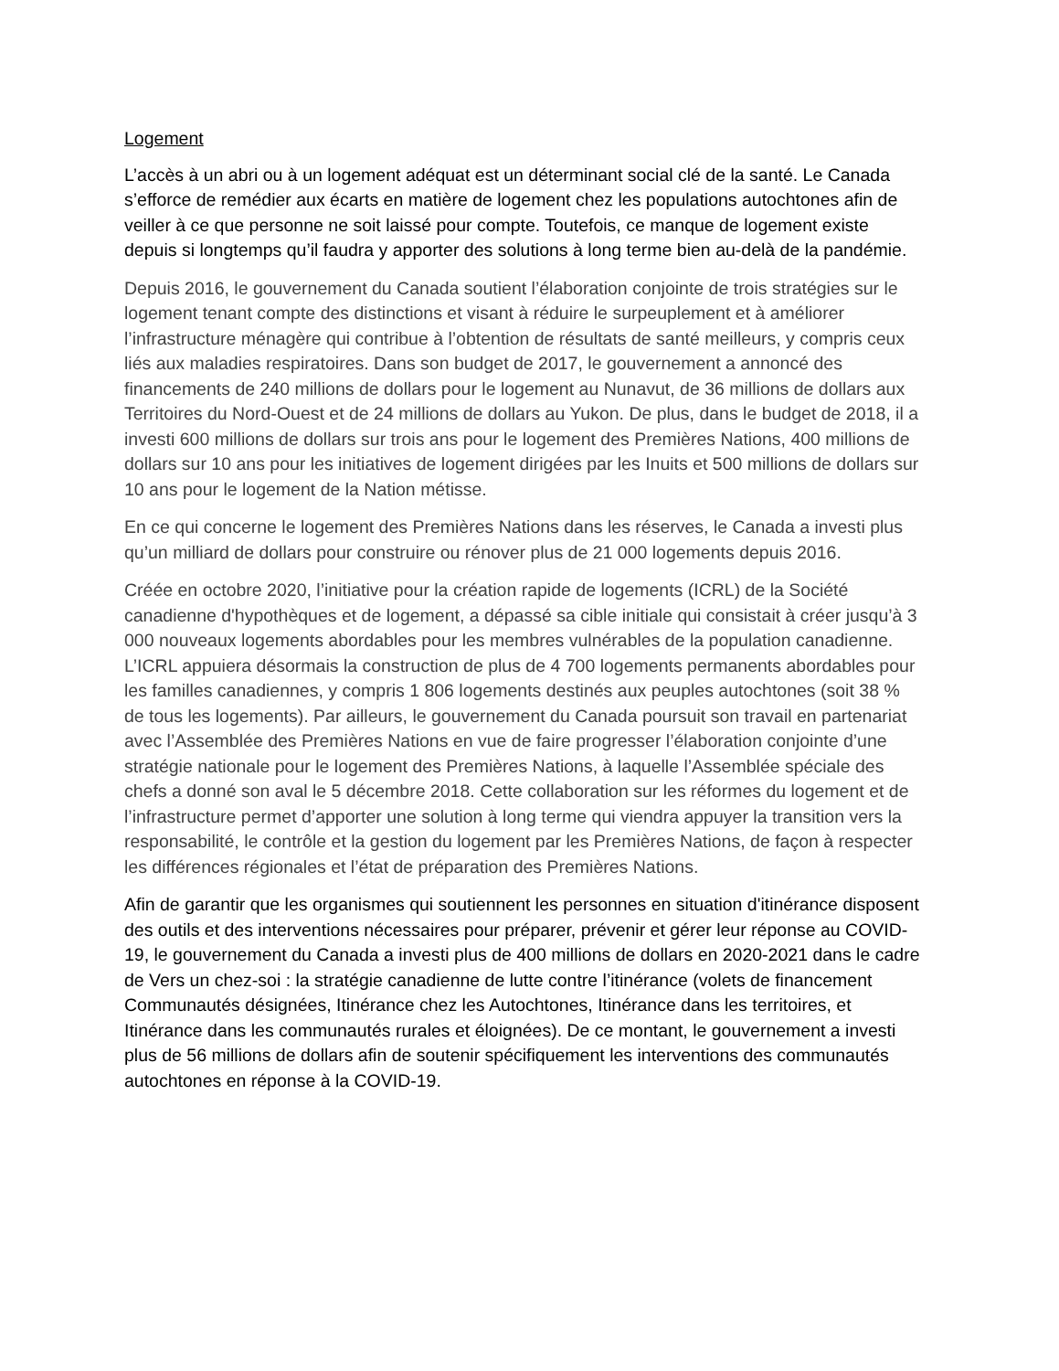Logement
L’accès à un abri ou à un logement adéquat est un déterminant social clé de la santé. Le Canada s’efforce de remédier aux écarts en matière de logement chez les populations autochtones afin de veiller à ce que personne ne soit laissé pour compte. Toutefois, ce manque de logement existe depuis si longtemps qu’il faudra y apporter des solutions à long terme bien au-delà de la pandémie.
Depuis 2016, le gouvernement du Canada soutient l’élaboration conjointe de trois stratégies sur le logement tenant compte des distinctions et visant à réduire le surpeuplement et à améliorer l’infrastructure ménagère qui contribue à l’obtention de résultats de santé meilleurs, y compris ceux liés aux maladies respiratoires. Dans son budget de 2017, le gouvernement a annoncé des financements de 240 millions de dollars pour le logement au Nunavut, de 36 millions de dollars aux Territoires du Nord-Ouest et de 24 millions de dollars au Yukon. De plus, dans le budget de 2018, il a investi 600 millions de dollars sur trois ans pour le logement des Premières Nations, 400 millions de dollars sur 10 ans pour les initiatives de logement dirigées par les Inuits et 500 millions de dollars sur 10 ans pour le logement de la Nation métisse.
En ce qui concerne le logement des Premières Nations dans les réserves, le Canada a investi plus qu’un milliard de dollars pour construire ou rénover plus de 21 000 logements depuis 2016.
Créée en octobre 2020, l’initiative pour la création rapide de logements (ICRL) de la Société canadienne d'hypothèques et de logement, a dépassé sa cible initiale qui consistait à créer jusqu’à 3 000 nouveaux logements abordables pour les membres vulnérables de la population canadienne. L’ICRL appuiera désormais la construction de plus de 4 700 logements permanents abordables pour les familles canadiennes, y compris 1 806 logements destinés aux peuples autochtones (soit 38 % de tous les logements). Par ailleurs, le gouvernement du Canada poursuit son travail en partenariat avec l’Assemblée des Premières Nations en vue de faire progresser l’élaboration conjointe d’une stratégie nationale pour le logement des Premières Nations, à laquelle l’Assemblée spéciale des chefs a donné son aval le 5 décembre 2018. Cette collaboration sur les réformes du logement et de l’infrastructure permet d’apporter une solution à long terme qui viendra appuyer la transition vers la responsabilité, le contrôle et la gestion du logement par les Premières Nations, de façon à respecter les différences régionales et l’état de préparation des Premières Nations.
Afin de garantir que les organismes qui soutiennent les personnes en situation d'itinérance disposent des outils et des interventions nécessaires pour préparer, prévenir et gérer leur réponse au COVID-19, le gouvernement du Canada a investi plus de 400 millions de dollars en 2020-2021 dans le cadre de Vers un chez-soi : la stratégie canadienne de lutte contre l’itinérance (volets de financement Communautés désignées, Itinérance chez les Autochtones, Itinérance dans les territoires, et Itinérance dans les communautés rurales et éloignées). De ce montant, le gouvernement a investi plus de 56 millions de dollars afin de soutenir spécifiquement les interventions des communautés autochtones en réponse à la COVID-19.